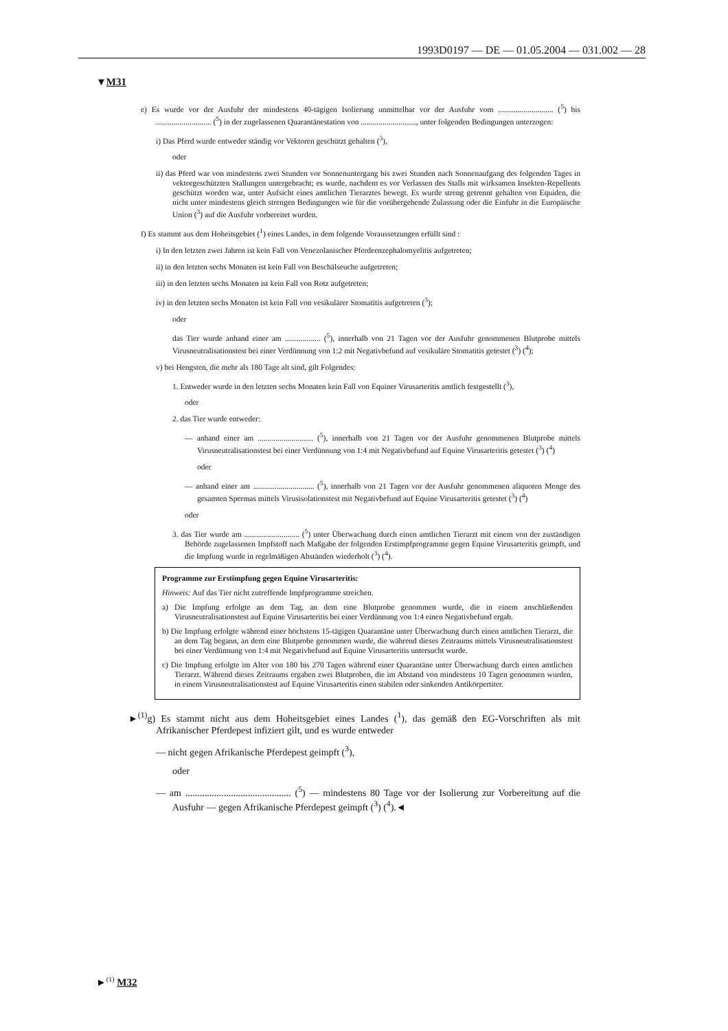1993D0197 — DE — 01.05.2004 — 031.002 — 28
▼M31
e) Es wurde vor der Ausfuhr der mindestens 40-tägigen Isolierung unmittelbar vor der Ausfuhr vom ............................ (<sup>5</sup>) bis ............................ (<sup>5</sup>) in der zugelassenen Quarantänestation von ............................, unter folgenden Bedingungen unterzogen:
i) Das Pferd wurde entweder ständig vor Vektoren geschützt gehalten (<sup>3</sup>),
oder
ii) das Pferd war von mindestens zwei Stunden vor Sonnenuntergang bis zwei Stunden nach Sonnenaufgang des folgenden Tages in vektorgeschützten Stallungen untergebracht; es wurde, nachdem es vor Verlassen des Stalls mit wirksamen Insekten-Repellents geschützt worden war, unter Aufsicht eines amtlichen Tierarztes bewegt. Es wurde streng getrennt gehalten von Equiden, die nicht unter mindestens gleich strengen Bedingungen wie für die vorübergehende Zulassung oder die Einfuhr in die Europäische Union (<sup>3</sup>) auf die Ausfuhr vorbereitet wurden.
f) Es stammt aus dem Hoheitsgebiet (<sup>1</sup>) eines Landes, in dem folgende Voraussetzungen erfüllt sind :
i) In den letzten zwei Jahren ist kein Fall von Venezolanischer Pferdeenzephalomyelitis aufgetreten;
ii) in den letzten sechs Monaten ist kein Fall von Beschälseuche aufgetreten;
iii) in den letzten sechs Monaten ist kein Fall von Rotz aufgetreten;
iv) in den letzten sechs Monaten ist kein Fall von vesikulärer Stomatitis aufgetreten (<sup>3</sup>);
oder
das Tier wurde anhand einer am .................. (<sup>5</sup>), innerhalb von 21 Tagen vor der Ausfuhr genommenen Blutprobe mittels Virusneutralisationstest bei einer Verdünnung von 1:2 mit Negativbefund auf vesikuläre Stomatitis getestet (<sup>3</sup>) (<sup>4</sup>);
v) bei Hengsten, die mehr als 180 Tage alt sind, gilt Folgendes:
1. Entweder wurde in den letzten sechs Monaten kein Fall von Equiner Virusarteritis amtlich festgestellt (<sup>3</sup>),
oder
2. das Tier wurde entweder:
— anhand einer am ............................ (<sup>5</sup>), innerhalb von 21 Tagen vor der Ausfuhr genommenen Blutprobe mittels Virusneutralisationstest bei einer Verdünnung von 1:4 mit Negativbefund auf Equine Virusarteritis getestet (<sup>3</sup>) (<sup>4</sup>)
oder
— anhand einer am ............................... (<sup>5</sup>), innerhalb von 21 Tagen vor der Ausfuhr genommenen aliquoten Menge des gesamten Spermas mittels Virusisolationstest mit Negativbefund auf Equine Virusarteritis getestet (<sup>3</sup>) (<sup>4</sup>)
oder
3. das Tier wurde am ............................ (<sup>5</sup>) unter Überwachung durch einen amtlichen Tierarzt mit einem von der zuständigen Behörde zugelassenen Impfstoff nach Maßgabe der folgenden Erstimpfprogramme gegen Equine Virusarteritis geimpft, und die Impfung wurde in regelmäßigen Abständen wiederholt (<sup>3</sup>) (<sup>4</sup>).
Programme zur Erstimpfung gegen Equine Virusarteritis:
Hinweis: Auf das Tier nicht zutreffende Impfprogramme streichen.
a) Die Impfung erfolgte an dem Tag, an dem eine Blutprobe genommen wurde, die in einem anschließenden Virusneutralisationstest auf Equine Virusarteritis bei einer Verdünnung von 1:4 einen Negativbefund ergab.
b) Die Impfung erfolgte während einer höchstens 15-tägigen Quarantäne unter Überwachung durch einen amtlichen Tierarzt, die an dem Tag begann, an dem eine Blutprobe genommen wurde, die während dieses Zeitraums mittels Virusneutralisationstest bei einer Verdünnung von 1:4 mit Negativbefund auf Equine Virusarteritis untersucht wurde.
c) Die Impfung erfolgte im Alter von 180 bis 270 Tagen während einer Quarantäne unter Überwachung durch einen amtlichen Tierarzt. Während dieses Zeitraums ergaben zwei Blutproben, die im Abstand von mindestens 10 Tagen genommen wurden, in einem Virusneutralisationstest auf Equine Virusarteritis einen stabilen oder sinkenden Antikörpertiter.
►<sup>(1)</sup>g) Es stammt nicht aus dem Hoheitsgebiet eines Landes (<sup>1</sup>), das gemäß den EG-Vorschriften als mit Afrikanischer Pferdepest infiziert gilt, und es wurde entweder
— nicht gegen Afrikanische Pferdepest geimpft (<sup>3</sup>),
oder
— am ............................................ (<sup>5</sup>) — mindestens 80 Tage vor der Isolierung zur Vorbereitung auf die Ausfuhr — gegen Afrikanische Pferdepest geimpft (<sup>3</sup>) (<sup>4</sup>).◄
►<sup>(1)</sup> M32